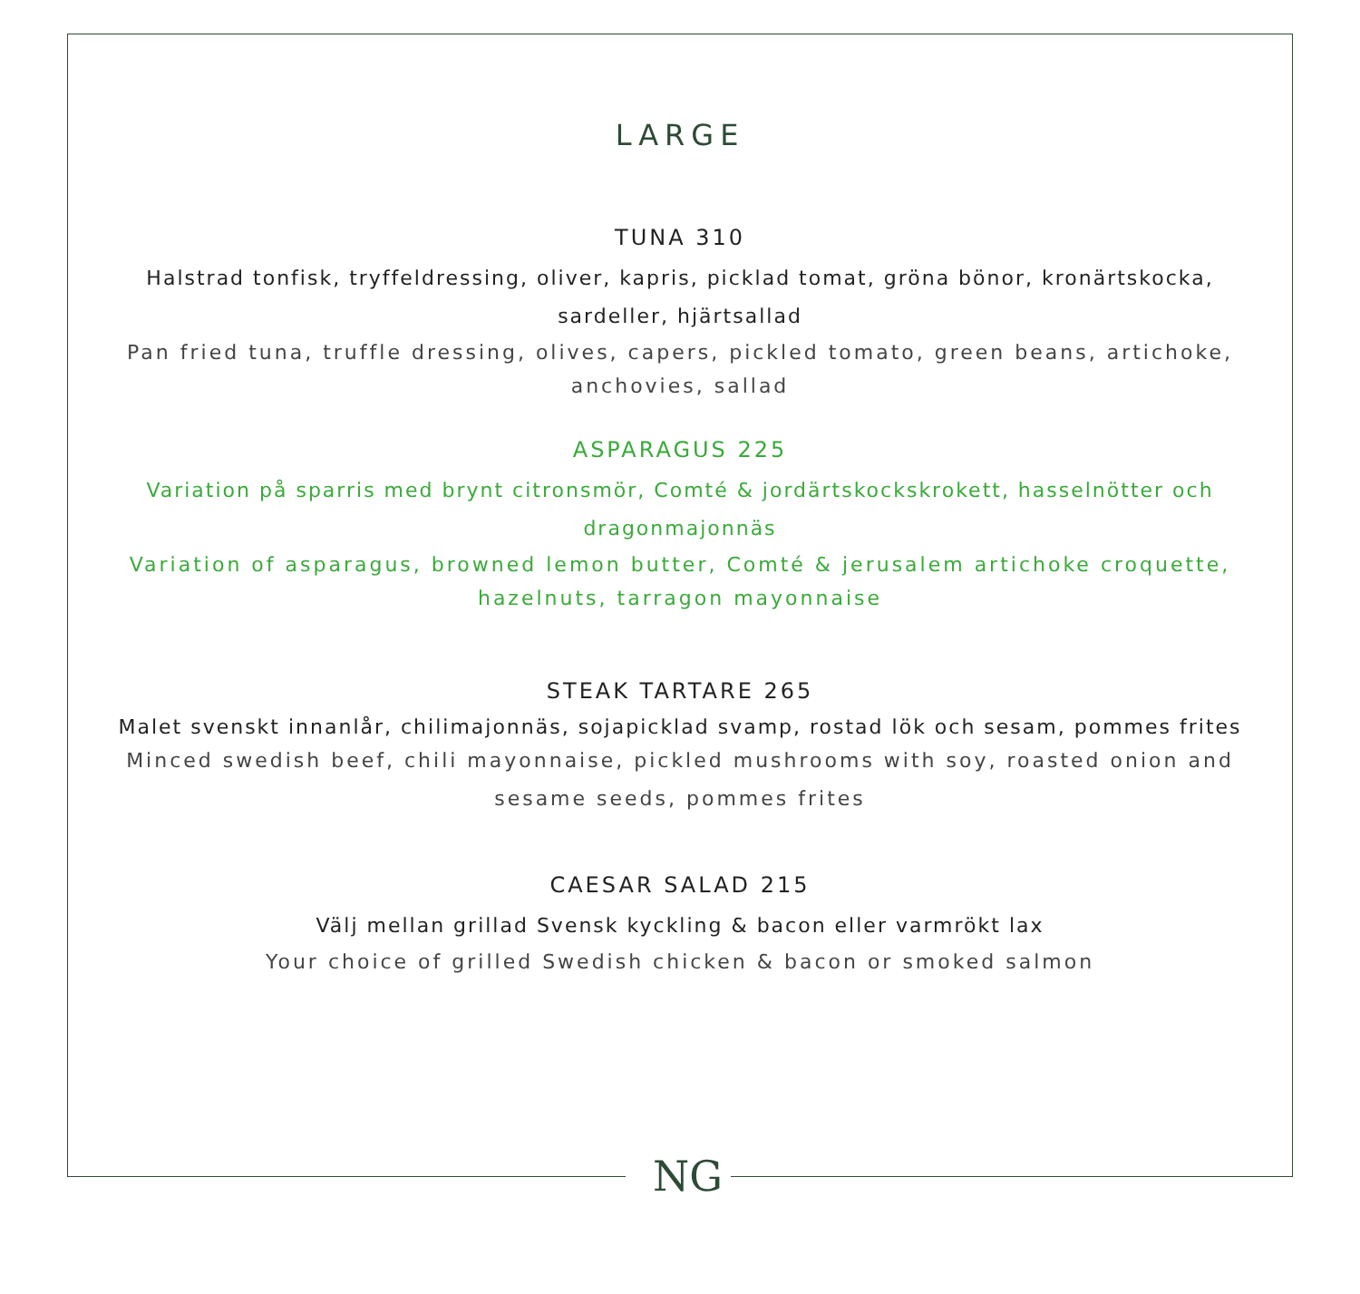LARGE
TUNA 310
Halstrad tonfisk, tryffeldressing, oliver, kapris, picklad tomat, gröna bönor, kronärtskocka, sardeller, hjärtsallad
Pan fried tuna, truffle dressing, olives, capers, pickled tomato, green beans, artichoke, anchovies, sallad
ASPARAGUS 225
Variation på sparris med brynt citronsmör, Comté & jordärtskockskrokett, hasselnötter och dragonmajonnäs
Variation of asparagus, browned lemon butter, Comté & jerusalem artichoke croquette, hazelnuts, tarragon mayonnaise
STEAK TARTARE 265
Malet svenskt innanlår, chilimajonnäs, sojapicklad svamp, rostad lök och sesam, pommes frites
Minced swedish beef, chili mayonnaise, pickled mushrooms with soy, roasted onion and sesame seeds, pommes frites
CAESAR SALAD 215
Välj mellan grillad Svensk kyckling & bacon eller varmrökt lax
Your choice of grilled Swedish chicken & bacon or smoked salmon
NG